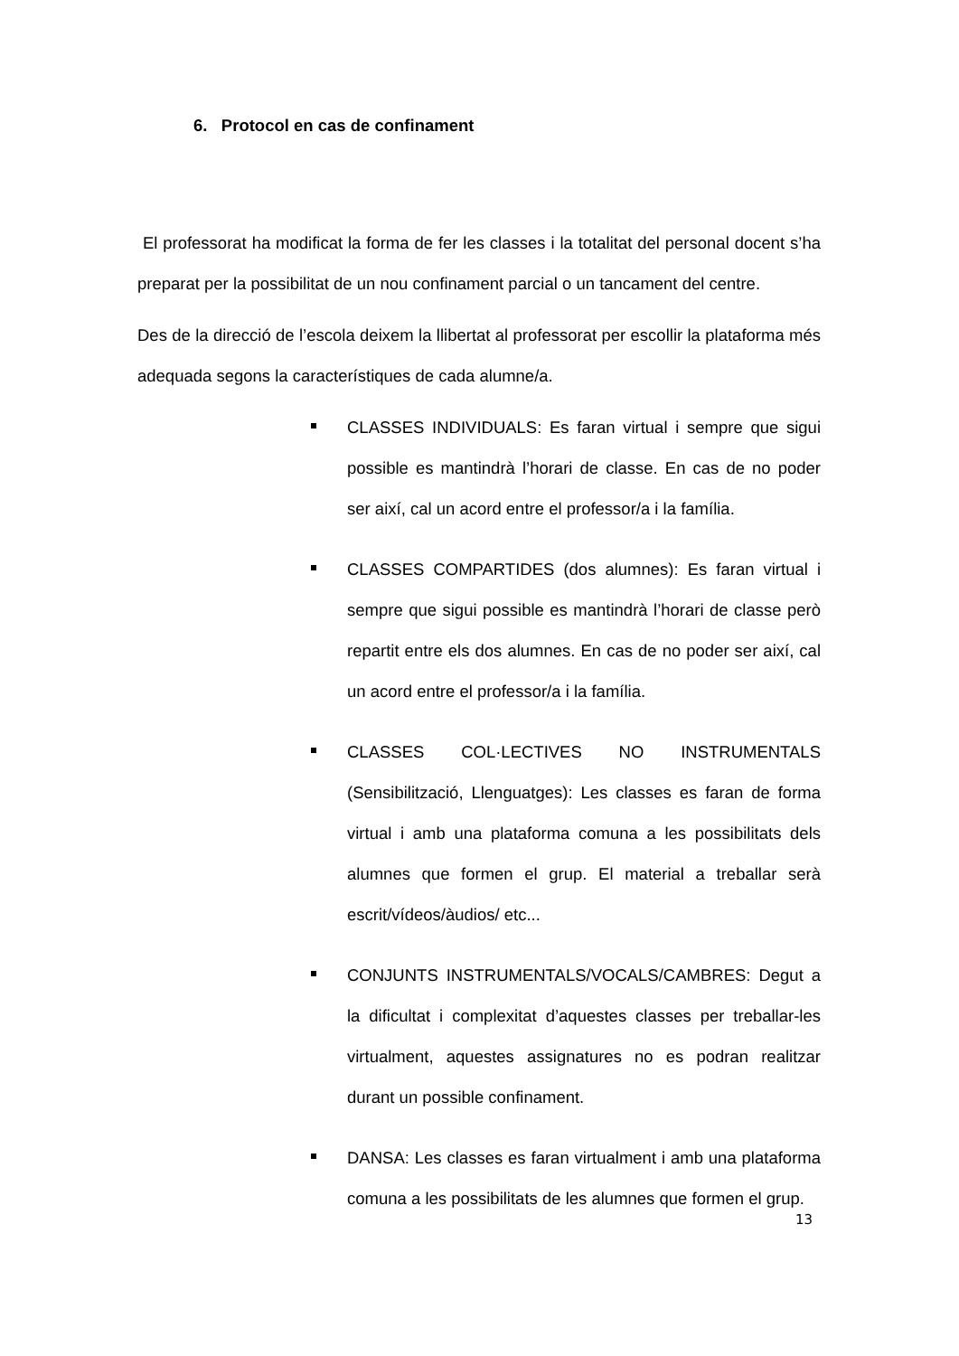6. Protocol en cas de confinament
El professorat ha modificat la forma de fer les classes i la totalitat del personal docent s’ha preparat per la possibilitat de un nou confinament parcial o un tancament del centre.
Des de la direcció de l’escola deixem la llibertat al professorat per escollir la plataforma més adequada segons la característiques de cada alumne/a.
CLASSES INDIVIDUALS: Es faran virtual i sempre que sigui possible es mantindrà l’horari de classe. En cas de no poder ser així, cal un acord entre el professor/a i la família.
CLASSES COMPARTIDES (dos alumnes): Es faran virtual i sempre que sigui possible es mantindrà l’horari de classe però repartit entre els dos alumnes. En cas de no poder ser així, cal un acord entre el professor/a i la família.
CLASSES COL·LECTIVES NO INSTRUMENTALS (Sensibilització, Llenguatges): Les classes es faran de forma virtual i amb una plataforma comuna a les possibilitats dels alumnes que formen el grup. El material a treballar serà escrit/vídeos/àudios/ etc...
CONJUNTS INSTRUMENTALS/VOCALS/CAMBRES: Degut a la dificultat i complexitat d’aquestes classes per treballar-les virtualment, aquestes assignatures no es podran realitzar durant un possible confinament.
DANSA: Les classes es faran virtualment i amb una plataforma comuna a les possibilitats de les alumnes que formen el grup.
13